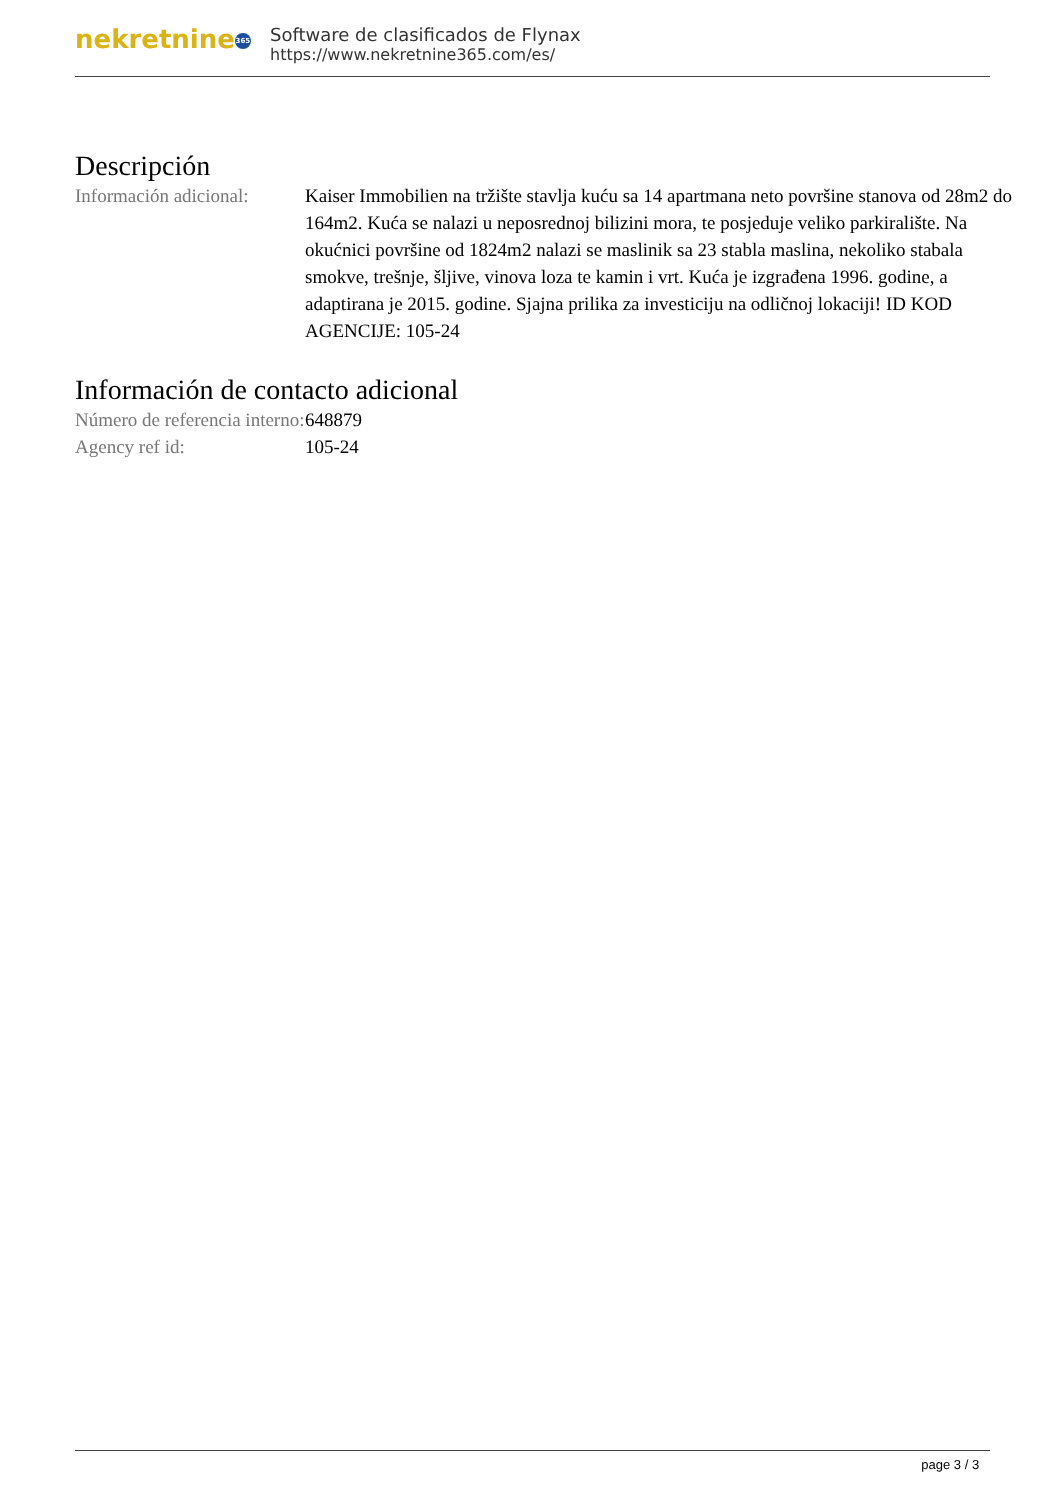nekretnine 365
Software de clasificados de Flynax
https://www.nekretnine365.com/es/
Descripción
| Información adicional: | Kaiser Immobilien na tržište stavlja kuću sa 14 apartmana neto površine stanova od 28m2 do 164m2. Kuća se nalazi u neposrednoj bilizini mora, te posjeduje veliko parkiralište. Na okućnici površine od 1824m2 nalazi se maslinik sa 23 stabla maslina, nekoliko stabala smokve, trešnje, šljive, vinova loza te kamin i vrt. Kuća je izgrađena 1996. godine, a adaptirana je 2015. godine. Sjajna prilika za investiciju na odličnoj lokaciji! ID KOD AGENCIJE: 105-24 |
Información de contacto adicional
| Número de referencia interno: | 648879 |
| Agency ref id: | 105-24 |
page 3 / 3